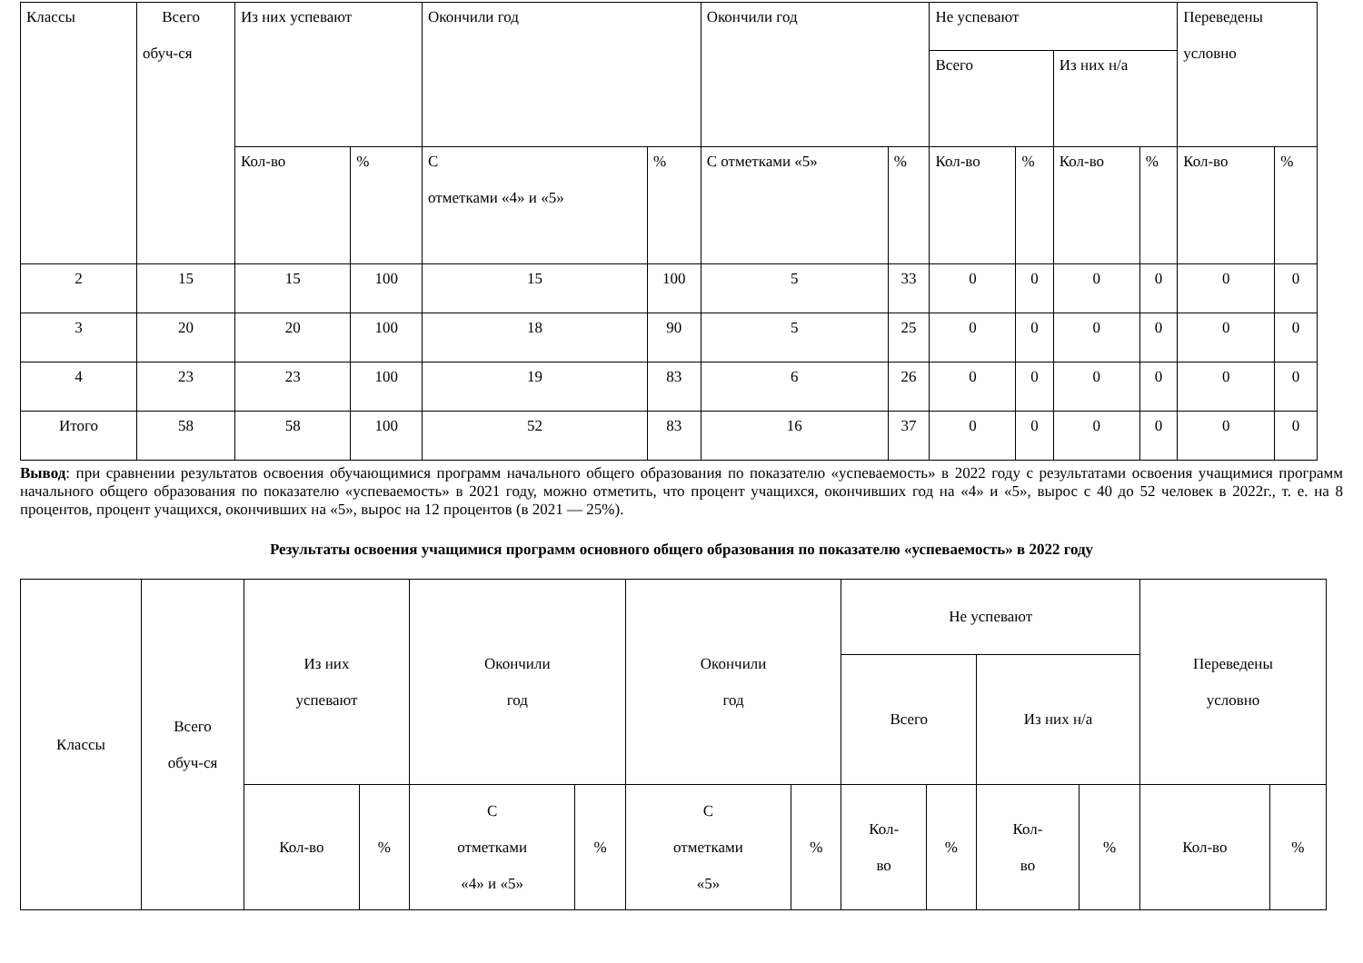| Классы | Всего обуч-ся | Из них успевают | | Окончили год | | Окончили год | | Не успевают | | | | Переведены условно | |
| --- | --- | --- | --- | --- | --- | --- | --- | --- | --- | --- | --- | --- | --- |
| | | | | | | | | Всего | | Из них н/а | | | |
| | | Кол-во | % | С отметками «4» и «5» | % | С отметками «5» | % | Кол-во | % | Кол-во | % | Кол-во | % |
| 2 | 15 | 15 | 100 | 15 | 100 | 5 | 33 | 0 | 0 | 0 | 0 | 0 | 0 |
| 3 | 20 | 20 | 100 | 18 | 90 | 5 | 25 | 0 | 0 | 0 | 0 | 0 | 0 |
| 4 | 23 | 23 | 100 | 19 | 83 | 6 | 26 | 0 | 0 | 0 | 0 | 0 | 0 |
| Итого | 58 | 58 | 100 | 52 | 83 | 16 | 37 | 0 | 0 | 0 | 0 | 0 | 0 |
Вывод: при сравнении результатов освоения обучающимися программ начального общего образования по показателю «успеваемость» в 2022 году с результатами освоения учащимися программ начального общего образования по показателю «успеваемость» в 2021 году, можно отметить, что процент учащихся, окончивших год на «4» и «5», вырос с 40 до 52 человек в 2022г., т. е. на 8 процентов, процент учащихся, окончивших на «5», вырос на 12 процентов (в 2021 — 25%).
Результаты освоения учащимися программ основного общего образования по показателю «успеваемость» в 2022 году
| Классы | Всего обуч-ся | Из них успевают | | Окончили год | | Окончили год | | Не успевают | | | | Переведены условно | |
| --- | --- | --- | --- | --- | --- | --- | --- | --- | --- | --- | --- | --- | --- |
| | | | | | | | | Всего | | Из них н/а | | | |
| | | Кол-во | % | С отметками «4» и «5» | % | С отметками «5» | % | Кол- во | % | Кол- во | % | Кол-во | % |